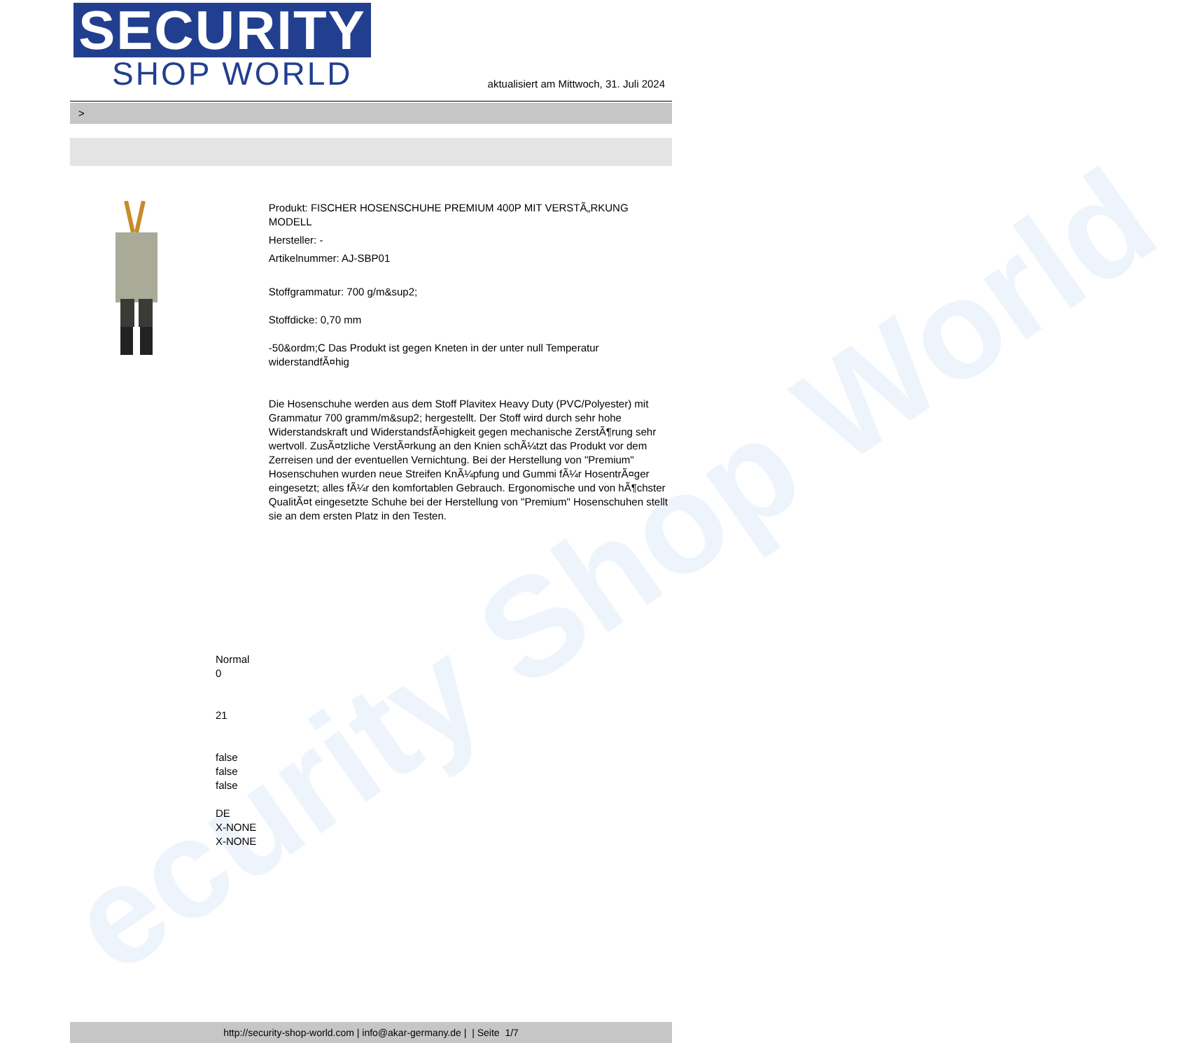ecurity Shop World
SECURITY
SHOP WORLD
aktualisiert am Mittwoch, 31. Juli 2024
>
Produkt: FISCHER HOSENSCHUHE PREMIUM 400P MIT VERSTÃ„RKUNG MODELL
Hersteller: -
Artikelnummer: AJ-SBP01
Stoffgrammatur: 700 g/m&sup2;
Stoffdicke: 0,70 mm
-50&ordm;C Das Produkt ist gegen Kneten in der unter null Temperatur widerstandfÃ¤hig
Die Hosenschuhe werden aus dem Stoff Plavitex Heavy Duty (PVC/Polyester) mit Grammatur 700 gramm/m&sup2; hergestellt. Der Stoff wird durch sehr hohe Widerstandskraft und WiderstandsfÃ¤higkeit gegen mechanische ZerstÃ¶rung sehr wertvoll. ZusÃ¤tzliche VerstÃ¤rkung an den Knien schÃ¼tzt das Produkt vor dem Zerreisen und der eventuellen Vernichtung. Bei der Herstellung von "Premium" Hosenschuhen wurden neue Streifen KnÃ¼pfung und Gummi fÃ¼r HosentrÃ¤ger eingesetzt; alles fÃ¼r den komfortablen Gebrauch. Ergonomische und von hÃ¶chster QualitÃ¤t eingesetzte Schuhe bei der Herstellung von "Premium" Hosenschuhen stellt sie an dem ersten Platz in den Testen.
Normal
0
21
false
false
false
DE
X-NONE
X-NONE
http://security-shop-world.com | info@akar-germany.de | | Seite 1/7